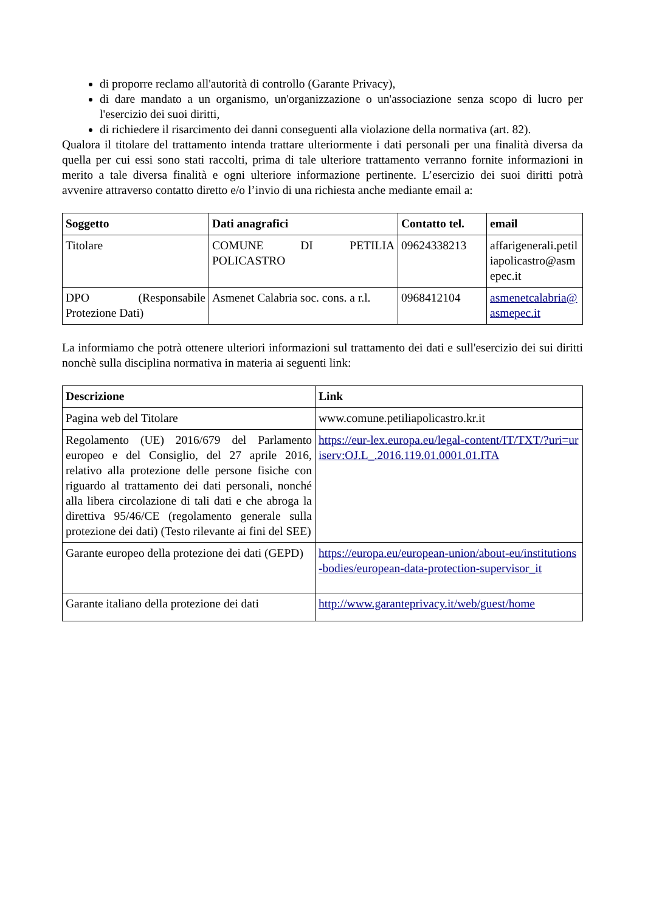di proporre reclamo all'autorità di controllo (Garante Privacy),
di dare mandato a un organismo, un'organizzazione o un'associazione senza scopo di lucro per l'esercizio dei suoi diritti,
di richiedere il risarcimento dei danni conseguenti alla violazione della normativa (art. 82).
Qualora il titolare del trattamento intenda trattare ulteriormente i dati personali per una finalità diversa da quella per cui essi sono stati raccolti, prima di tale ulteriore trattamento verranno fornite informazioni in merito a tale diversa finalità e ogni ulteriore informazione pertinente. L’esercizio dei suoi diritti potrà avvenire attraverso contatto diretto e/o l’invio di una richiesta anche mediante email a:
| Soggetto | Dati anagrafici | Contatto tel. | email |
| --- | --- | --- | --- |
| Titolare | COMUNE DI PETILIA POLICASTRO | 09624338213 | affarigenerali.petiliapolicastro@asmepec.it |
| DPO (Responsabile Protezione Dati) | Asmenet Calabria soc. cons. a r.l. | 0968412104 | asmenetcalabria@asmepec.it |
La informiamo che potrà ottenere ulteriori informazioni sul trattamento dei dati e sull'esercizio dei sui diritti nonchè sulla disciplina normativa in materia ai seguenti link:
| Descrizione | Link |
| --- | --- |
| Pagina web del Titolare | www.comune.petiliapolicastro.kr.it |
| Regolamento (UE) 2016/679 del Parlamento europeo e del Consiglio, del 27 aprile 2016, relativo alla protezione delle persone fisiche con riguardo al trattamento dei dati personali, nonché alla libera circolazione di tali dati e che abroga la direttiva 95/46/CE (regolamento generale sulla protezione dei dati) (Testo rilevante ai fini del SEE) | https://eur-lex.europa.eu/legal-content/IT/TXT/?uri=uriserv:OJ.L_.2016.119.01.0001.01.ITA |
| Garante europeo della protezione dei dati (GEPD) | https://europa.eu/european-union/about-eu/institutions-bodies/european-data-protection-supervisor_it |
| Garante italiano della protezione dei dati | http://www.garanteprivacy.it/web/guest/home |